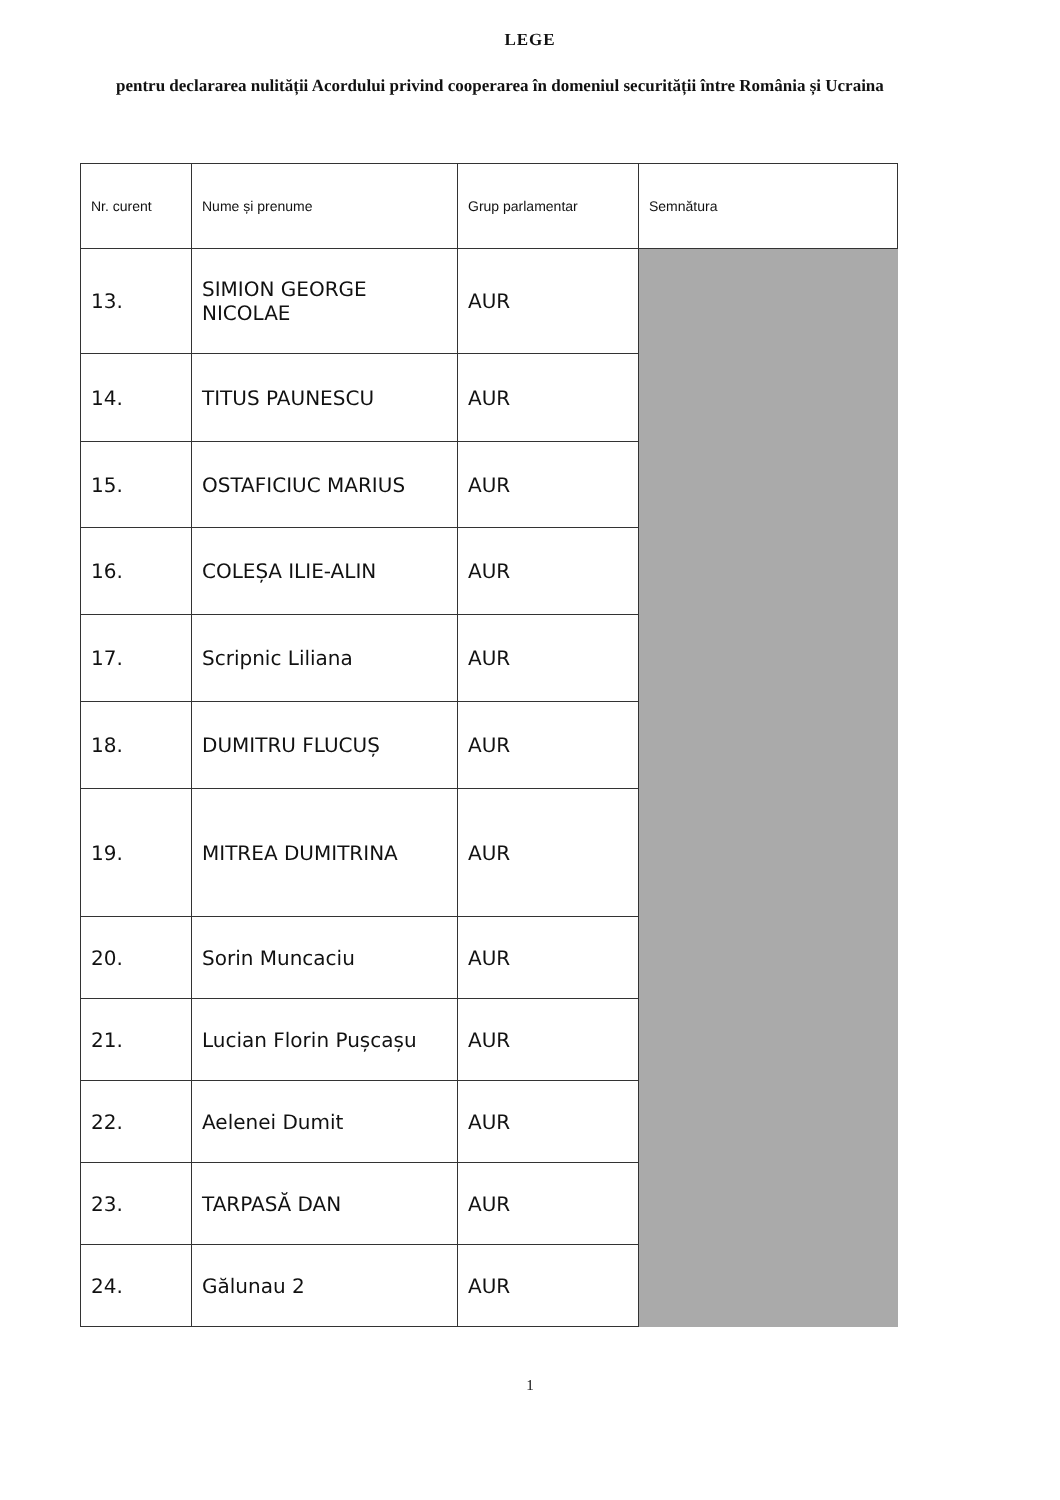LEGE
pentru declararea nulității Acordului privind cooperarea în domeniul securității între România și Ucraina
| Nr. curent | Nume și prenume | Grup parlamentar | Semnătura |
| --- | --- | --- | --- |
| 13. | SIMION GEORGE NICOLAE | AUR | |
| 14. | TITUS PAUNESCU | AUR | |
| 15. | OSTAFICIUC MARIUS | AUR | |
| 16. | COLEȘA ILIE-ALIN | AUR | |
| 17. | Scripnic Liliana | AUR | |
| 18. | DUMITRU FLUCUȘ | AUR | |
| 19. | MITREA DUMITRINA | AUR | |
| 20. | Sorin Muncaciu | AUR | |
| 21. | Lucian Florin Pușcașu | AUR | |
| 22. | Aelenei Dumit | AUR | |
| 23. | TARPASĂ DAN | AUR | |
| 24. | Gălunau 2 | AUR | |
1